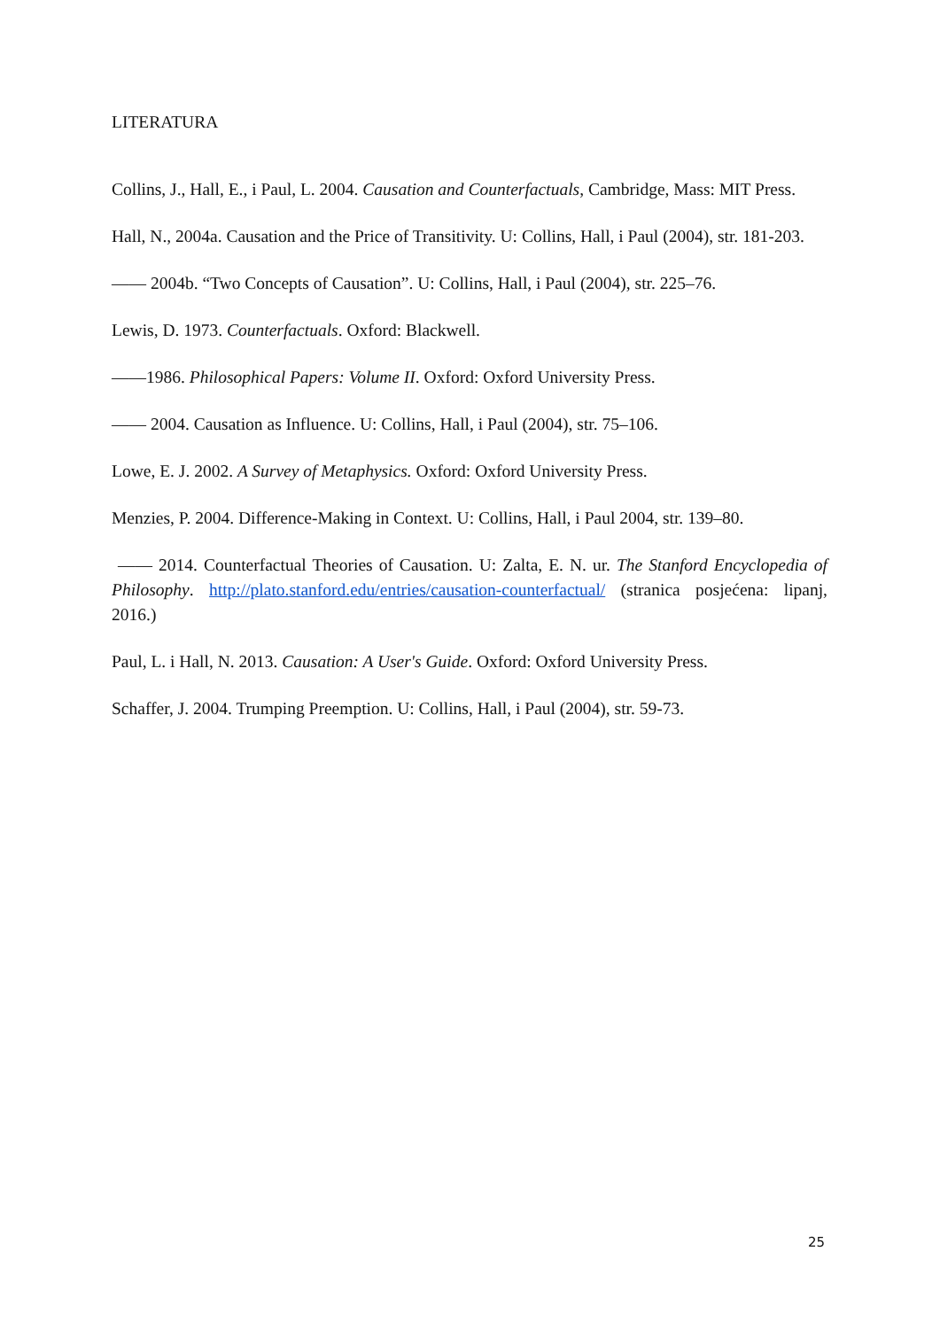LITERATURA
Collins, J., Hall, E., i Paul, L. 2004. Causation and Counterfactuals, Cambridge, Mass: MIT Press.
Hall, N., 2004a. Causation and the Price of Transitivity. U: Collins, Hall, i Paul (2004), str. 181-203.
—— 2004b. “Two Concepts of Causation”. U: Collins, Hall, i Paul (2004), str. 225–76.
Lewis, D. 1973. Counterfactuals. Oxford: Blackwell.
——1986. Philosophical Papers: Volume II. Oxford: Oxford University Press.
—— 2004. Causation as Influence. U: Collins, Hall, i Paul (2004), str. 75–106.
Lowe, E. J. 2002. A Survey of Metaphysics. Oxford: Oxford University Press.
Menzies, P. 2004. Difference-Making in Context. U: Collins, Hall, i Paul 2004, str. 139–80.
—— 2014. Counterfactual Theories of Causation. U: Zalta, E. N. ur. The Stanford Encyclopedia of Philosophy. http://plato.stanford.edu/entries/causation-counterfactual/ (stranica posjećena: lipanj, 2016.)
Paul, L. i Hall, N. 2013. Causation: A User's Guide. Oxford: Oxford University Press.
Schaffer, J. 2004. Trumping Preemption. U: Collins, Hall, i Paul (2004), str. 59-73.
25